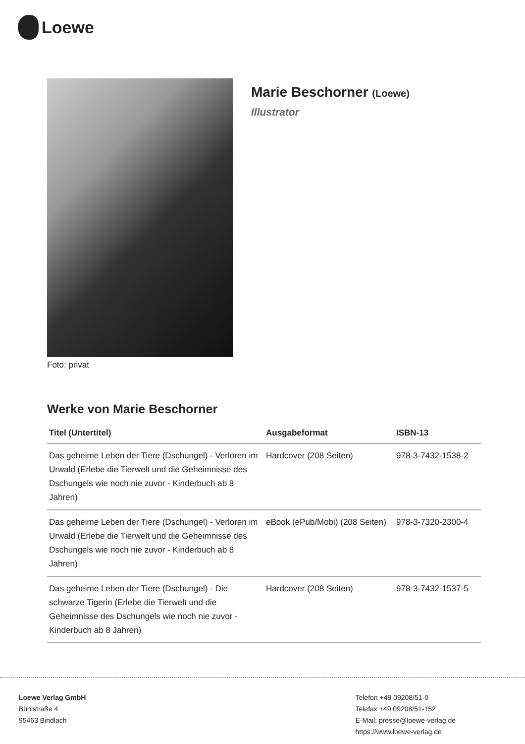Loewe
Foto: privat
Marie Beschorner (Loewe)
Illustrator
Werke von Marie Beschorner
| Titel (Untertitel) | Ausgabeformat | ISBN-13 |
| --- | --- | --- |
| Das geheime Leben der Tiere (Dschungel) - Verloren im Urwald (Erlebe die Tierwelt und die Geheimnisse des Dschungels wie noch nie zuvor - Kinderbuch ab 8 Jahren) | Hardcover (208 Seiten) | 978-3-7432-1538-2 |
| Das geheime Leben der Tiere (Dschungel) - Verloren im Urwald (Erlebe die Tierwelt und die Geheimnisse des Dschungels wie noch nie zuvor - Kinderbuch ab 8 Jahren) | eBook (ePub/Mobi) (208 Seiten) | 978-3-7320-2300-4 |
| Das geheime Leben der Tiere (Dschungel) - Die schwarze Tigerin (Erlebe die Tierwelt und die Geheimnisse des Dschungels wie noch nie zuvor - Kinderbuch ab 8 Jahren) | Hardcover (208 Seiten) | 978-3-7432-1537-5 |
Loewe Verlag GmbH
Bühlstraße 4
95463 Bindlach
Telefon +49 09208/51-0
Telefax +49 09208/51-152
E-Mail: presse@loewe-verlag.de
https://www.loewe-verlag.de